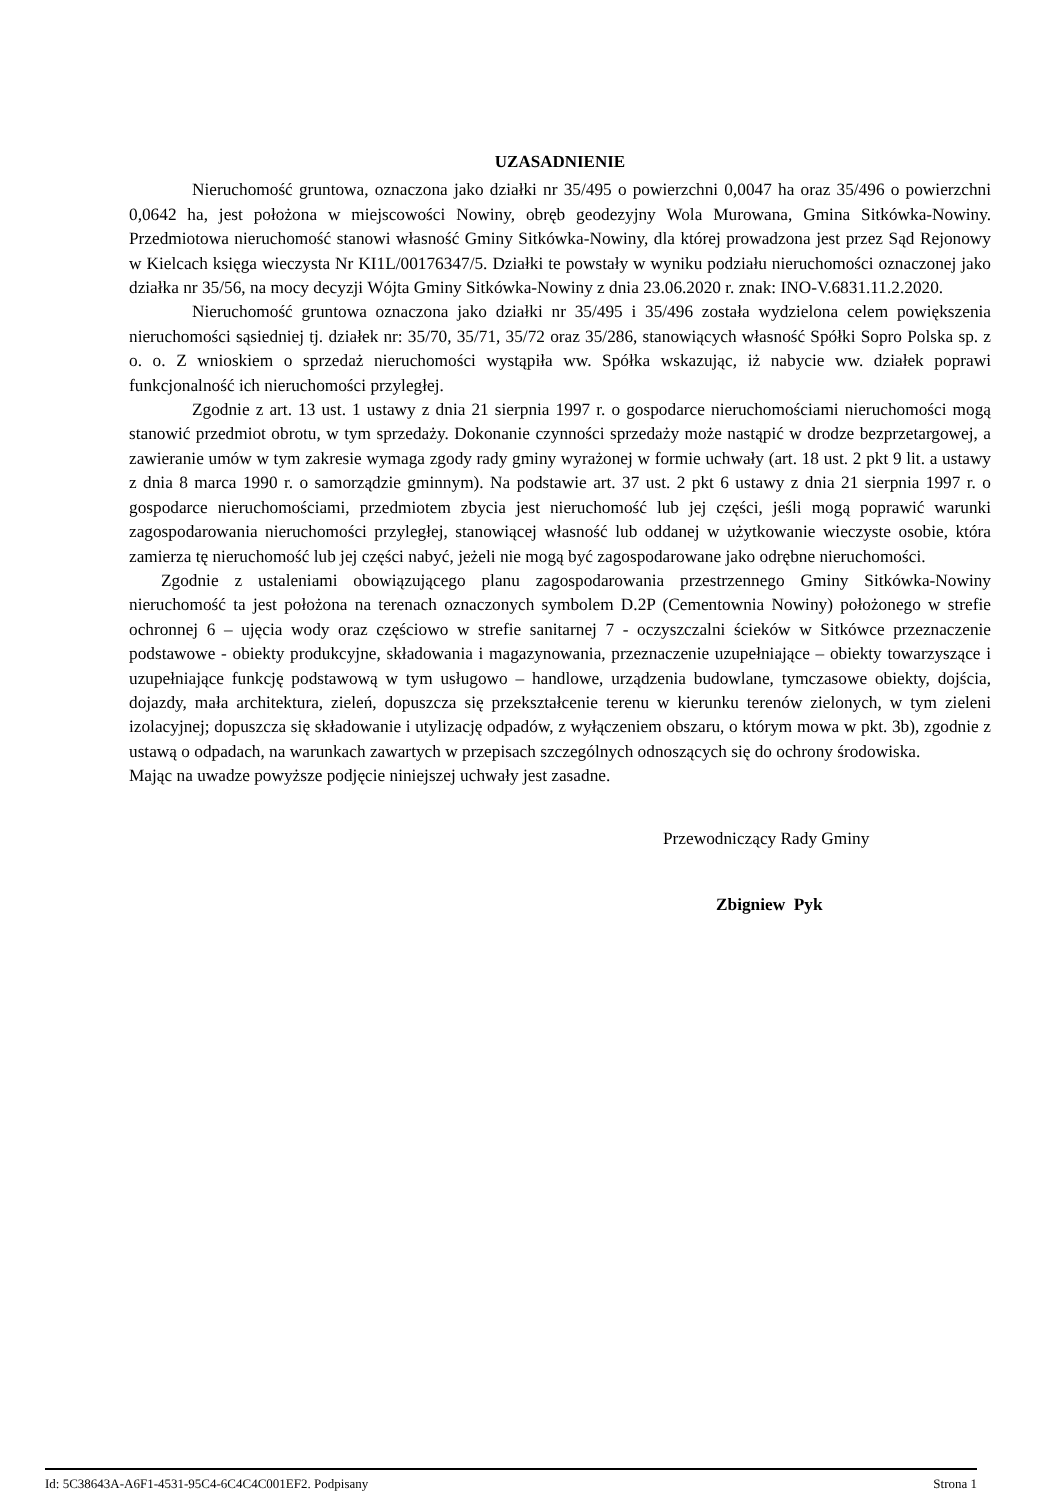UZASADNIENIE
Nieruchomość gruntowa, oznaczona jako działki nr 35/495 o powierzchni 0,0047 ha oraz 35/496 o powierzchni 0,0642 ha, jest położona w miejscowości Nowiny, obręb geodezyjny Wola Murowana, Gmina Sitkówka-Nowiny. Przedmiotowa nieruchomość stanowi własność Gminy Sitkówka-Nowiny, dla której prowadzona jest przez Sąd Rejonowy w Kielcach księga wieczysta Nr KI1L/00176347/5. Działki te powstały w wyniku podziału nieruchomości oznaczonej jako działka nr 35/56, na mocy decyzji Wójta Gminy Sitkówka-Nowiny z dnia 23.06.2020 r. znak: INO-V.6831.11.2.2020.
Nieruchomość gruntowa oznaczona jako działki nr 35/495 i 35/496 została wydzielona celem powiększenia nieruchomości sąsiedniej tj. działek nr: 35/70, 35/71, 35/72 oraz 35/286, stanowiących własność Spółki Sopro Polska sp. z o. o. Z wnioskiem o sprzedaż nieruchomości wystąpiła ww. Spółka wskazując, iż nabycie ww. działek poprawi funkcjonalność ich nieruchomości przyległej.
Zgodnie z art. 13 ust. 1 ustawy z dnia 21 sierpnia 1997 r. o gospodarce nieruchomościami nieruchomości mogą stanowić przedmiot obrotu, w tym sprzedaży. Dokonanie czynności sprzedaży może nastąpić w drodze bezprzetargowej, a zawieranie umów w tym zakresie wymaga zgody rady gminy wyrażonej w formie uchwały (art. 18 ust. 2 pkt 9 lit. a ustawy z dnia 8 marca 1990 r. o samorządzie gminnym). Na podstawie art. 37 ust. 2 pkt 6 ustawy z dnia 21 sierpnia 1997 r. o gospodarce nieruchomościami, przedmiotem zbycia jest nieruchomość lub jej części, jeśli mogą poprawić warunki zagospodarowania nieruchomości przyległej, stanowiącej własność lub oddanej w użytkowanie wieczyste osobie, która zamierza tę nieruchomość lub jej części nabyć, jeżeli nie mogą być zagospodarowane jako odrębne nieruchomości.
Zgodnie z ustaleniami obowiązującego planu zagospodarowania przestrzennego Gminy Sitkówka-Nowiny nieruchomość ta jest położona na terenach oznaczonych symbolem D.2P (Cementownia Nowiny) położonego w strefie ochronnej 6 – ujęcia wody oraz częściowo w strefie sanitarnej 7 - oczyszczalni ścieków w Sitkówce przeznaczenie podstawowe - obiekty produkcyjne, składowania i magazynowania, przeznaczenie uzupełniające – obiekty towarzyszące i uzupełniające funkcję podstawową w tym usługowo – handlowe, urządzenia budowlane, tymczasowe obiekty, dojścia, dojazdy, mała architektura, zieleń, dopuszcza się przekształcenie terenu w kierunku terenów zielonych, w tym zieleni izolacyjnej; dopuszcza się składowanie i utylizację odpadów, z wyłączeniem obszaru, o którym mowa w pkt. 3b), zgodnie z ustawą o odpadach, na warunkach zawartych w przepisach szczególnych odnoszących się do ochrony środowiska.
Mając na uwadze powyższe podjęcie niniejszej uchwały jest zasadne.
Przewodniczący Rady Gminy
Zbigniew Pyk
Id: 5C38643A-A6F1-4531-95C4-6C4C4C001EF2. Podpisany Strona 1